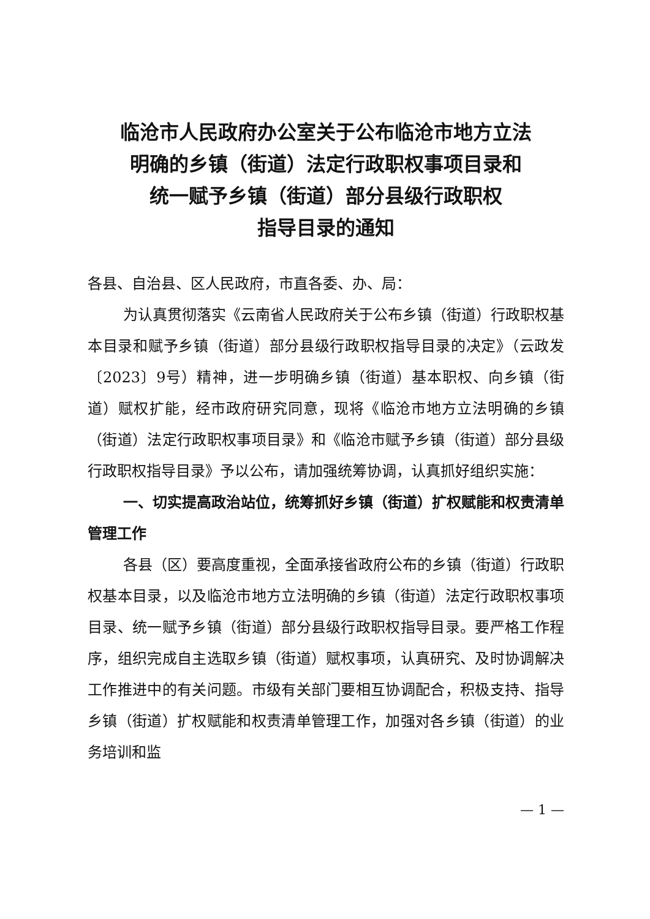临沧市人民政府办公室关于公布临沧市地方立法
明确的乡镇（街道）法定行政职权事项目录和
统一赋予乡镇（街道）部分县级行政职权
指导目录的通知
各县、自治县、区人民政府，市直各委、办、局：
为认真贯彻落实《云南省人民政府关于公布乡镇（街道）行政职权基本目录和赋予乡镇（街道）部分县级行政职权指导目录的决定》（云政发〔2023〕9号）精神，进一步明确乡镇（街道）基本职权、向乡镇（街道）赋权扩能，经市政府研究同意，现将《临沧市地方立法明确的乡镇（街道）法定行政职权事项目录》和《临沧市赋予乡镇（街道）部分县级行政职权指导目录》予以公布，请加强统筹协调，认真抓好组织实施：
一、切实提高政治站位，统筹抓好乡镇（街道）扩权赋能和权责清单管理工作
各县（区）要高度重视，全面承接省政府公布的乡镇（街道）行政职权基本目录，以及临沧市地方立法明确的乡镇（街道）法定行政职权事项目录、统一赋予乡镇（街道）部分县级行政职权指导目录。要严格工作程序，组织完成自主选取乡镇（街道）赋权事项，认真研究、及时协调解决工作推进中的有关问题。市级有关部门要相互协调配合，积极支持、指导乡镇（街道）扩权赋能和权责清单管理工作，加强对各乡镇（街道）的业务培训和监
— 1 —